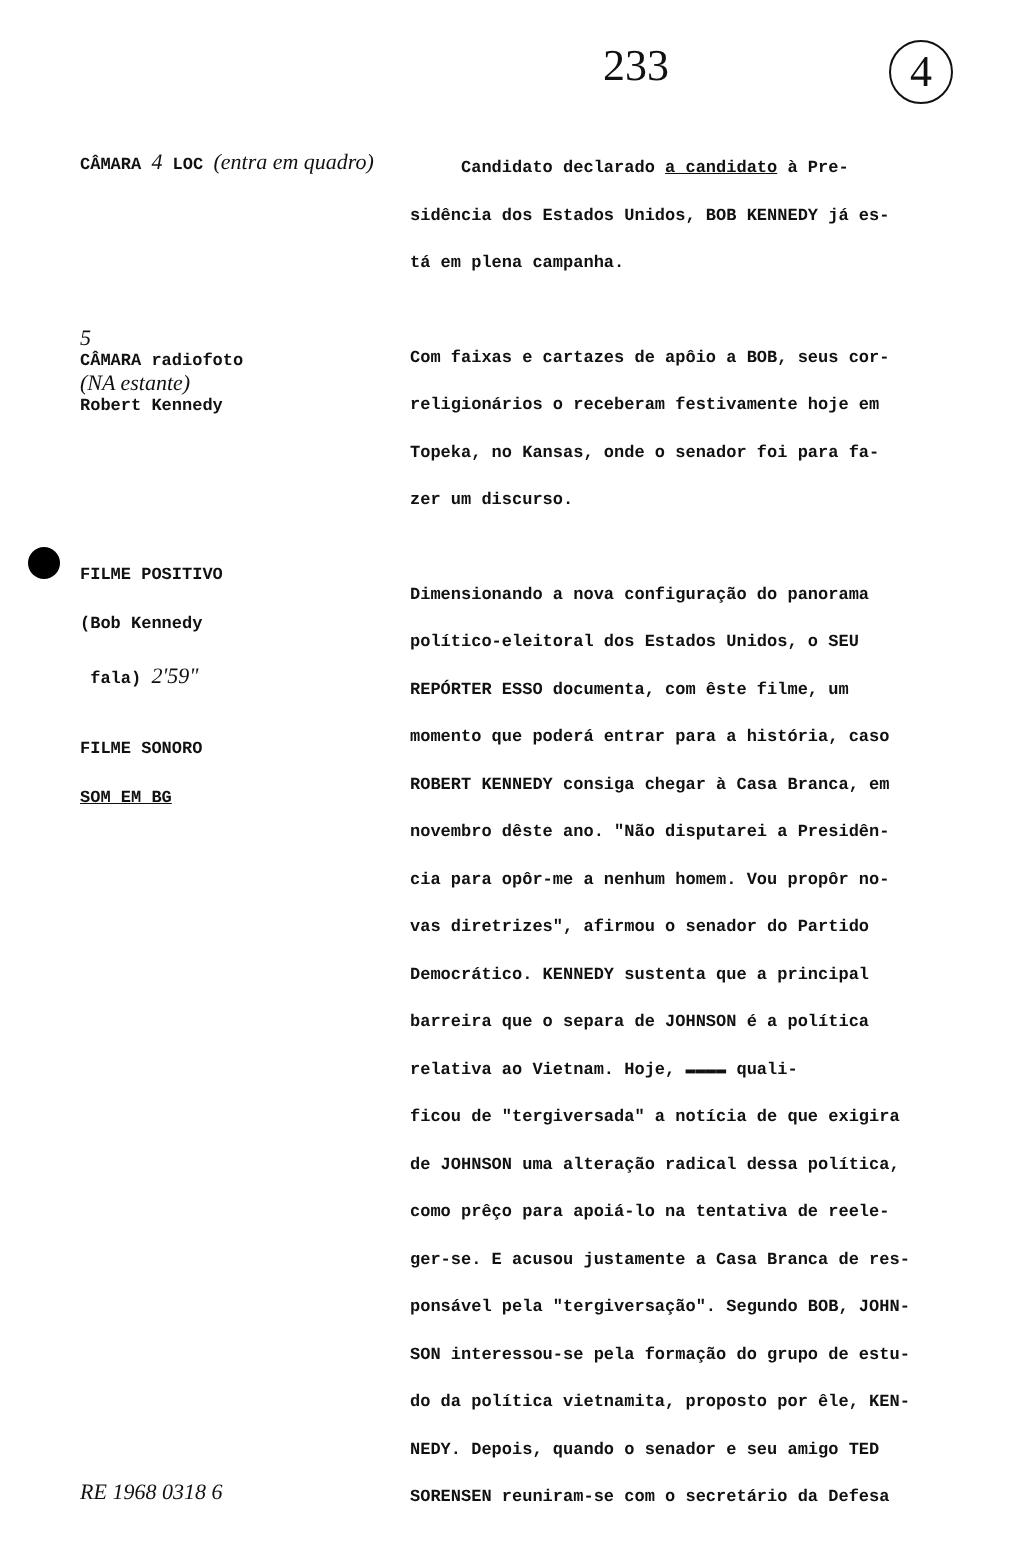233
4
CÂMARA 4 LOC (entra em quadro)
5
CÂMARA radiofoto
(NA estante)
Robert Kennedy
FILME POSITIVO
(Bob Kennedy
fala) 2'59"
FILME SONORO
SOM EM BG
RE 1968 0318 6
Candidato declarado a candidato à Pre-
sidência dos Estados Unidos, BOB KENNEDY já es-
tá em plena campanha.
Com faixas e cartazes de apôio a BOB, seus cor-
religionários o receberam festivamente hoje em
Topeka, no Kansas, onde o senador foi para fa-
zer um discurso.
Dimensionando a nova configuração do panorama
político-eleitoral dos Estados Unidos, o SEU
REPÓRTER ESSO documenta, com êste filme, um
momento que poderá entrar para a história, caso
ROBERT KENNEDY consiga chegar à Casa Branca, em
novembro dêste ano. "Não disputarei a Presidên-
cia para opôr-me a nenhum homem. Vou propôr no-
vas diretrizes", afirmou o senador do Partido
Democrático. KENNEDY sustenta que a principal
barreira que o separa de JOHNSON é a política
relativa ao Vietnam. Hoje, ▬▬▬▬ quali-
ficou de "tergiversada" a notícia de que exigira
de JOHNSON uma alteração radical dessa política,
como prêço para apoiá-lo na tentativa de reele-
ger-se. E acusou justamente a Casa Branca de res-
ponsável pela "tergiversação". Segundo BOB, JOHN-
SON interessou-se pela formação do grupo de estu-
do da política vietnamita, proposto por êle, KEN-
NEDY. Depois, quando o senador e seu amigo TED
SORENSEN reuniram-se com o secretário da Defesa